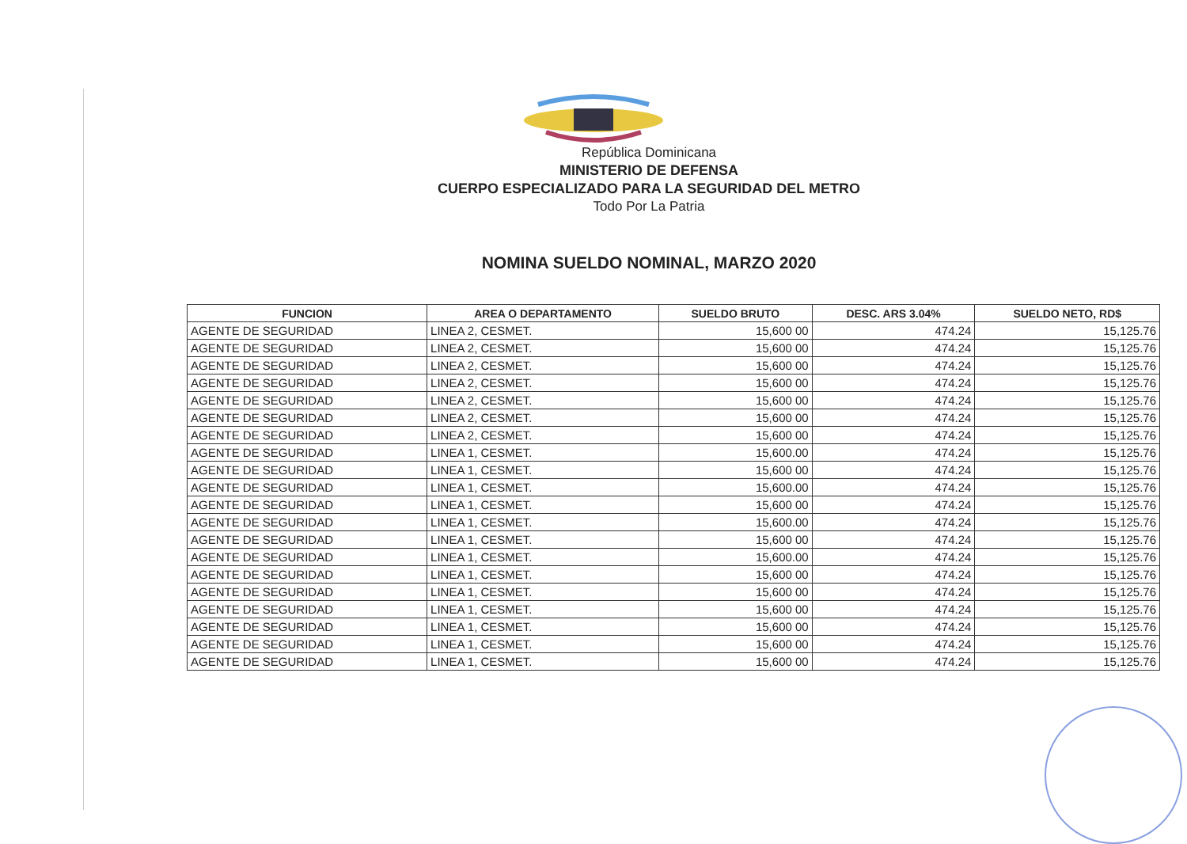República Dominicana
MINISTERIO DE DEFENSA
CUERPO ESPECIALIZADO PARA LA SEGURIDAD DEL METRO
Todo Por La Patria
NOMINA SUELDO NOMINAL, MARZO 2020
| FUNCION | AREA O DEPARTAMENTO | SUELDO BRUTO | DESC. ARS 3.04% | SUELDO NETO, RD$ |
| --- | --- | --- | --- | --- |
| AGENTE DE SEGURIDAD | LINEA 2, CESMET. | 15,600 00 | 474.24 | 15,125.76 |
| AGENTE DE SEGURIDAD | LINEA 2, CESMET. | 15,600 00 | 474.24 | 15,125.76 |
| AGENTE DE SEGURIDAD | LINEA 2, CESMET. | 15,600 00 | 474.24 | 15,125.76 |
| AGENTE DE SEGURIDAD | LINEA 2, CESMET. | 15,600 00 | 474.24 | 15,125.76 |
| AGENTE DE SEGURIDAD | LINEA 2, CESMET. | 15,600 00 | 474.24 | 15,125.76 |
| AGENTE DE SEGURIDAD | LINEA 2, CESMET. | 15,600 00 | 474.24 | 15,125.76 |
| AGENTE DE SEGURIDAD | LINEA 2, CESMET. | 15,600 00 | 474.24 | 15,125.76 |
| AGENTE DE SEGURIDAD | LINEA 1, CESMET. | 15,600.00 | 474.24 | 15,125.76 |
| AGENTE DE SEGURIDAD | LINEA 1, CESMET. | 15,600 00 | 474.24 | 15,125.76 |
| AGENTE DE SEGURIDAD | LINEA 1, CESMET. | 15,600.00 | 474.24 | 15,125.76 |
| AGENTE DE SEGURIDAD | LINEA 1, CESMET. | 15,600 00 | 474.24 | 15,125.76 |
| AGENTE DE SEGURIDAD | LINEA 1, CESMET. | 15,600.00 | 474.24 | 15,125.76 |
| AGENTE DE SEGURIDAD | LINEA 1, CESMET. | 15,600 00 | 474.24 | 15,125.76 |
| AGENTE DE SEGURIDAD | LINEA 1, CESMET. | 15,600.00 | 474.24 | 15,125.76 |
| AGENTE DE SEGURIDAD | LINEA 1, CESMET. | 15,600 00 | 474.24 | 15,125.76 |
| AGENTE DE SEGURIDAD | LINEA 1, CESMET. | 15,600 00 | 474.24 | 15,125.76 |
| AGENTE DE SEGURIDAD | LINEA 1, CESMET. | 15,600 00 | 474.24 | 15,125.76 |
| AGENTE DE SEGURIDAD | LINEA 1, CESMET. | 15,600 00 | 474.24 | 15,125.76 |
| AGENTE DE SEGURIDAD | LINEA 1, CESMET. | 15,600 00 | 474.24 | 15,125.76 |
| AGENTE DE SEGURIDAD | LINEA 1, CESMET. | 15,600 00 | 474.24 | 15,125.76 |